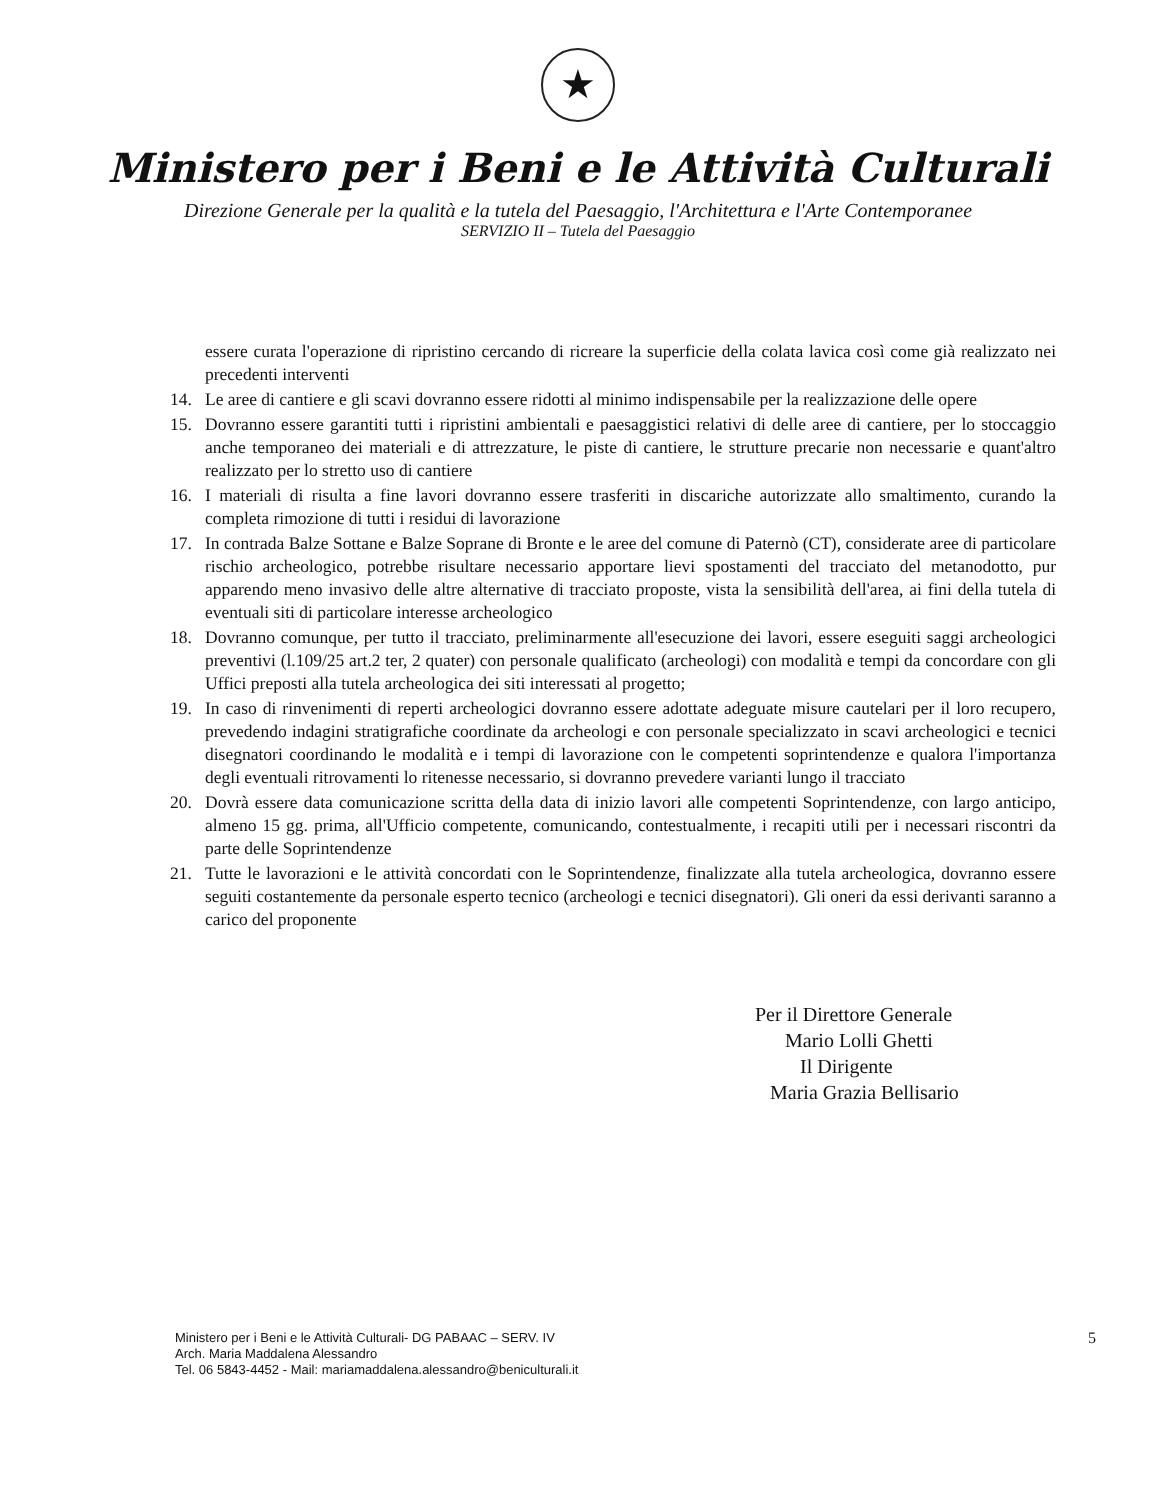★
Ministero per i Beni e le Attività Culturali
Direzione Generale per la qualità e la tutela del Paesaggio, l'Architettura e l'Arte Contemporanee
SERVIZIO II – Tutela del Paesaggio
essere curata l'operazione di ripristino cercando di ricreare la superficie della colata lavica così come già realizzato nei precedenti interventi
14. Le aree di cantiere e gli scavi dovranno essere ridotti al minimo indispensabile per la realizzazione delle opere
15. Dovranno essere garantiti tutti i ripristini ambientali e paesaggistici relativi di delle aree di cantiere, per lo stoccaggio anche temporaneo dei materiali e di attrezzature, le piste di cantiere, le strutture precarie non necessarie e quant'altro realizzato per lo stretto uso di cantiere
16. I materiali di risulta a fine lavori dovranno essere trasferiti in discariche autorizzate allo smaltimento, curando la completa rimozione di tutti i residui di lavorazione
17. In contrada Balze Sottane e Balze Soprane di Bronte e le aree del comune di Paternò (CT), considerate aree di particolare rischio archeologico, potrebbe risultare necessario apportare lievi spostamenti del tracciato del metanodotto, pur apparendo meno invasivo delle altre alternative di tracciato proposte, vista la sensibilità dell'area, ai fini della tutela di eventuali siti di particolare interesse archeologico
18. Dovranno comunque, per tutto il tracciato, preliminarmente all'esecuzione dei lavori, essere eseguiti saggi archeologici preventivi (l.109/25 art.2 ter, 2 quater) con personale qualificato (archeologi) con modalità e tempi da concordare con gli Uffici preposti alla tutela archeologica dei siti interessati al progetto;
19. In caso di rinvenimenti di reperti archeologici dovranno essere adottate adeguate misure cautelari per il loro recupero, prevedendo indagini stratigrafiche coordinate da archeologi e con personale specializzato in scavi archeologici e tecnici disegnatori coordinando le modalità e i tempi di lavorazione con le competenti soprintendenze e qualora l'importanza degli eventuali ritrovamenti lo ritenesse necessario, si dovranno prevedere varianti lungo il tracciato
20. Dovrà essere data comunicazione scritta della data di inizio lavori alle competenti Soprintendenze, con largo anticipo, almeno 15 gg. prima, all'Ufficio competente, comunicando, contestualmente, i recapiti utili per i necessari riscontri da parte delle Soprintendenze
21. Tutte le lavorazioni e le attività concordati con le Soprintendenze, finalizzate alla tutela archeologica, dovranno essere seguiti costantemente da personale esperto tecnico (archeologi e tecnici disegnatori). Gli oneri da essi derivanti saranno a carico del proponente
Per il Direttore Generale
Mario Lolli Ghetti
Il Dirigente
Maria Grazia Bellisario
Ministero per i Beni e le Attività Culturali- DG PABAAC – SERV. IV
Arch. Maria Maddalena Alessandro
Tel. 06 5843-4452 - Mail: mariamaddalena.alessandro@beniculturali.it
5